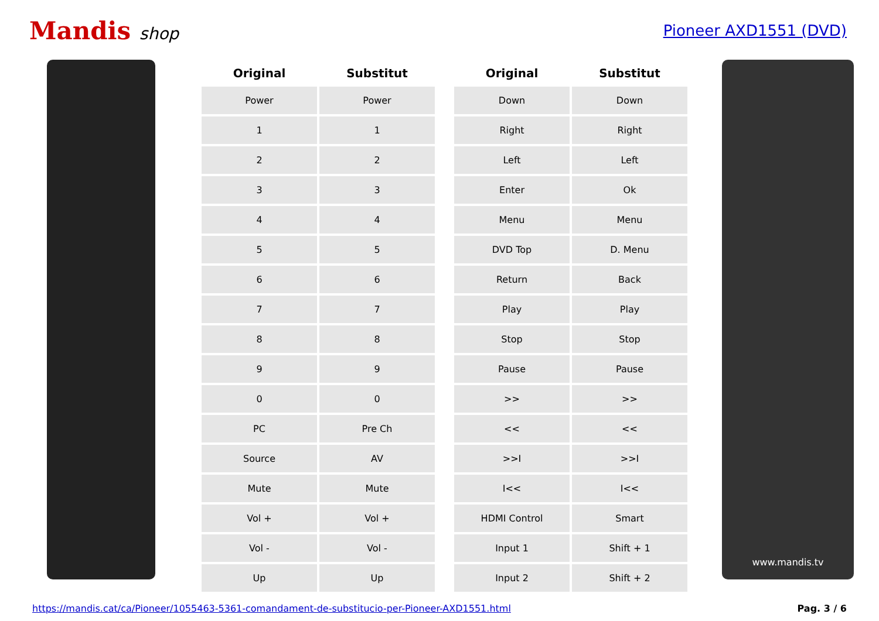Mandis shop Pioneer AXD1551 (DVD)
| Original | Substitut |
| --- | --- |
| Power | Power |
| 1 | 1 |
| 2 | 2 |
| 3 | 3 |
| 4 | 4 |
| 5 | 5 |
| 6 | 6 |
| 7 | 7 |
| 8 | 8 |
| 9 | 9 |
| 0 | 0 |
| PC | Pre Ch |
| Source | AV |
| Mute | Mute |
| Vol + | Vol + |
| Vol - | Vol - |
| Up | Up |
| Original | Substitut |
| --- | --- |
| Down | Down |
| Right | Right |
| Left | Left |
| Enter | Ok |
| Menu | Menu |
| DVD Top | D. Menu |
| Return | Back |
| Play | Play |
| Stop | Stop |
| Pause | Pause |
| >> | >> |
| << | << |
| >>I | >>I |
| I<< | I<< |
| HDMI Control | Smart |
| Input 1 | Shift + 1 |
| Input 2 | Shift + 2 |
www.mandis.tv
https://mandis.cat/ca/Pioneer/1055463-5361-comandament-de-substitucio-per-Pioneer-AXD1551.html Pag. 3 / 6